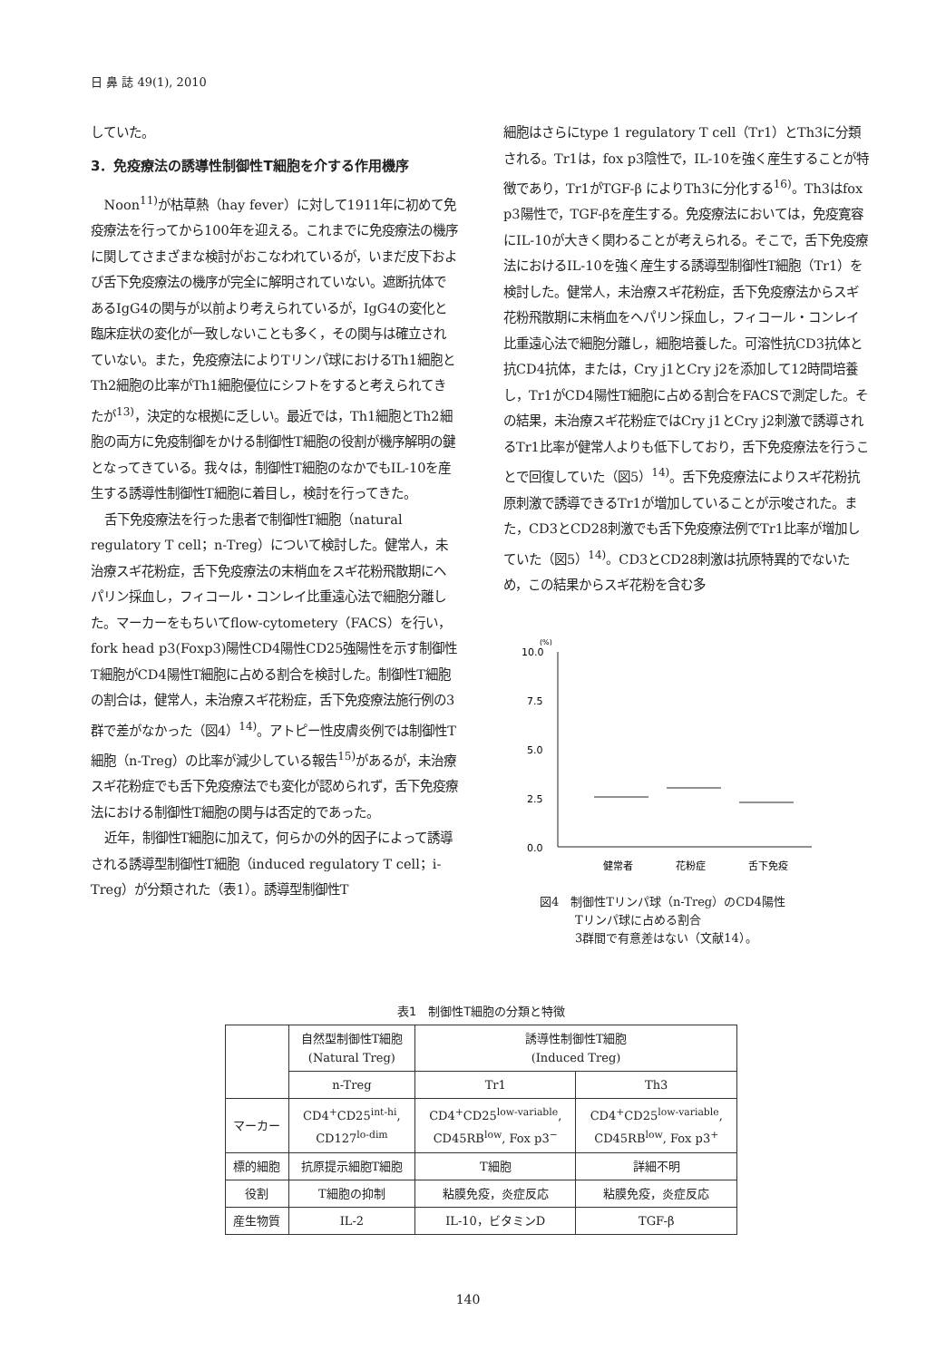日 鼻 誌 49(1), 2010
していた。
3．免疫療法の誘導性制御性T細胞を介する作用機序
Noon<sup>11)</sup>が枯草熱（hay fever）に対して1911年に初めて免疫療法を行ってから100年を迎える。これまでに免疫療法の機序に関してさまざまな検討がおこなわれているが，いまだ皮下および舌下免疫療法の機序が完全に解明されていない。遮断抗体であるIgG4の関与が以前より考えられているが，IgG4の変化と臨床症状の変化が一致しないことも多く，その関与は確立されていない。また，免疫療法によりTリンパ球におけるTh1細胞とTh2細胞の比率がTh1細胞優位にシフトをすると考えられてきたが<sup>13)</sup>，決定的な根拠に乏しい。最近では，Th1細胞とTh2細胞の両方に免疫制御をかける制御性T細胞の役割が機序解明の鍵となってきている。我々は，制御性T細胞のなかでもIL-10を産生する誘導性制御性T細胞に着目し，検討を行ってきた。
舌下免疫療法を行った患者で制御性T細胞（natural regulatory T cell；n-Treg）について検討した。健常人，未治療スギ花粉症，舌下免疫療法の末梢血をスギ花粉飛散期にヘパリン採血し，フィコール・コンレイ比重遠心法で細胞分離した。マーカーをもちいてflow-cytometery（FACS）を行い，fork head p3(Foxp3)陽性CD4陽性CD25強陽性を示す制御性T細胞がCD4陽性T細胞に占める割合を検討した。制御性T細胞の割合は，健常人，未治療スギ花粉症，舌下免疫療法施行例の3群で差がなかった（図4）<sup>14)</sup>。アトピー性皮膚炎例では制御性T細胞（n-Treg）の比率が減少している報告<sup>15)</sup>があるが，未治療スギ花粉症でも舌下免疫療法でも変化が認められず，舌下免疫療法における制御性T細胞の関与は否定的であった。
近年，制御性T細胞に加えて，何らかの外的因子によって誘導される誘導型制御性T細胞（induced regulatory T cell；i-Treg）が分類された（表1）。誘導型制御性T
細胞はさらにtype 1 regulatory T cell（Tr1）とTh3に分類される。Tr1は，fox p3陰性で，IL-10を強く産生することが特徴であり，Tr1がTGF-β によりTh3に分化する<sup>16)</sup>。Th3はfox p3陽性で，TGF-βを産生する。免疫療法においては，免疫寛容にIL-10が大きく関わることが考えられる。そこで，舌下免疫療法におけるIL-10を強く産生する誘導型制御性T細胞（Tr1）を検討した。健常人，未治療スギ花粉症，舌下免疫療法からスギ花粉飛散期に末梢血をヘパリン採血し，フィコール・コンレイ比重遠心法で細胞分離し，細胞培養した。可溶性抗CD3抗体と抗CD4抗体，または，Cry j1とCry j2を添加して12時間培養し，Tr1がCD4陽性T細胞に占める割合をFACSで測定した。その結果，未治療スギ花粉症ではCry j1とCry j2刺激で誘導されるTr1比率が健常人よりも低下しており，舌下免疫療法を行うことで回復していた（図5）<sup>14)</sup>。舌下免疫療法によりスギ花粉抗原刺激で誘導できるTr1が増加していることが示唆された。また，CD3とCD28刺激でも舌下免疫療法例でTr1比率が増加していた（図5）<sup>14)</sup>。CD3とCD28刺激は抗原特異的でないため，この結果からスギ花粉を含む多
(%)
10.0
7.5
5.0
2.5
0.0
健常者
花粉症
舌下免疫
図4　制御性Tリンパ球（n-Treg）のCD4陽性
　　　Tリンパ球に占める割合
　　　3群間で有意差はない（文献14）。
表1　制御性T細胞の分類と特徴
| | 自然型制御性T細胞 (Natural Treg) | 誘導性制御性T細胞 (Induced Treg) | |
| --- | --- | --- | --- |
| | n-Treg | Tr1 | Th3 |
| マーカー | CD4<sup>+</sup>CD25<sup>int-hi</sup>, CD127<sup>lo-dim</sup> | CD4<sup>+</sup>CD25<sup>low-variable</sup>, CD45RB<sup>low</sup>, Fox p3<sup>−</sup> | CD4<sup>+</sup>CD25<sup>low-variable</sup>, CD45RB<sup>low</sup>, Fox p3<sup>+</sup> |
| 標的細胞 | 抗原提示細胞T細胞 | T細胞 | 詳細不明 |
| 役割 | T細胞の抑制 | 粘膜免疫，炎症反応 | 粘膜免疫，炎症反応 |
| 産生物質 | IL-2 | IL-10，ビタミンD | TGF-β |
140